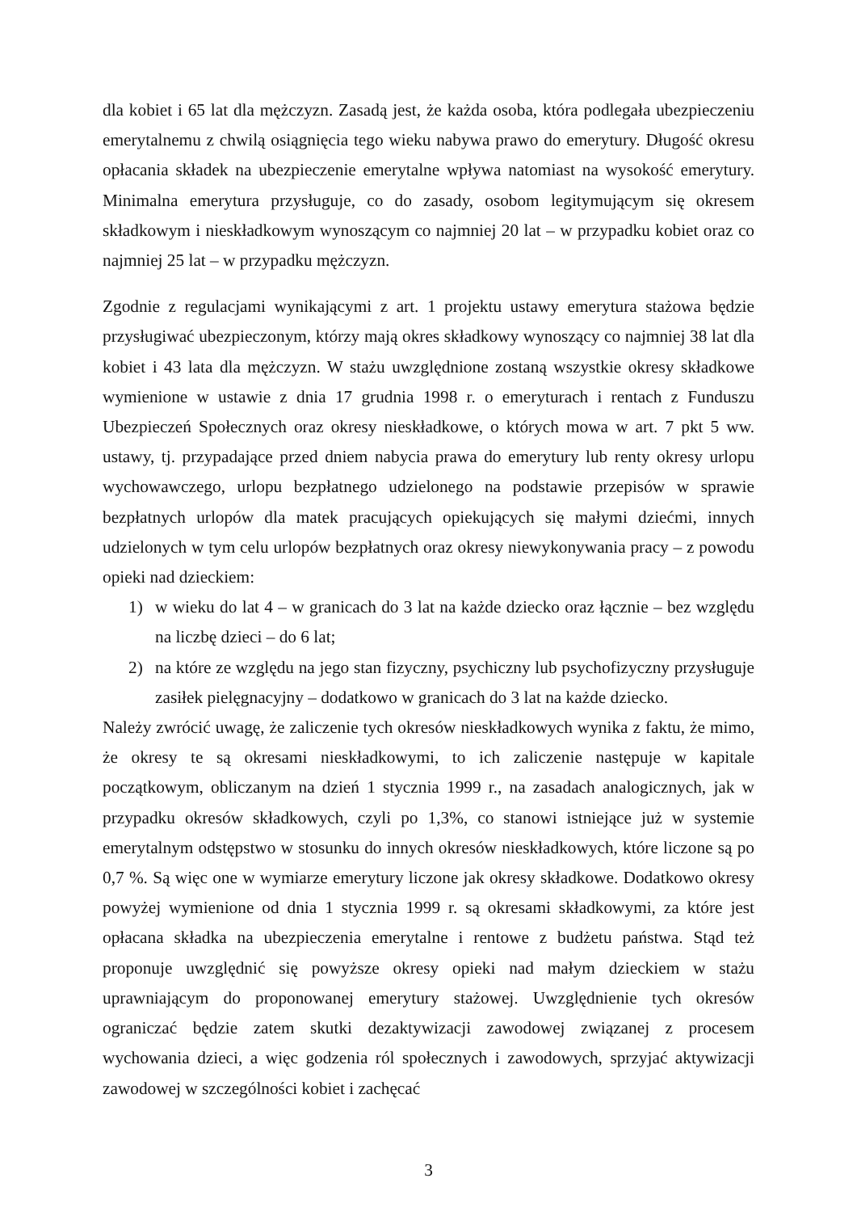dla kobiet i 65 lat dla mężczyzn. Zasadą jest, że każda osoba, która podlegała ubezpieczeniu emerytalnemu z chwilą osiągnięcia tego wieku nabywa prawo do emerytury. Długość okresu opłacania składek na ubezpieczenie emerytalne wpływa natomiast na wysokość emerytury. Minimalna emerytura przysługuje, co do zasady, osobom legitymującym się okresem składkowym i nieskładkowym wynoszącym co najmniej 20 lat – w przypadku kobiet oraz co najmniej 25 lat – w przypadku mężczyzn.
Zgodnie z regulacjami wynikającymi z art. 1 projektu ustawy emerytura stażowa będzie przysługiwać ubezpieczonym, którzy mają okres składkowy wynoszący co najmniej 38 lat dla kobiet i 43 lata dla mężczyzn. W stażu uwzględnione zostaną wszystkie okresy składkowe wymienione w ustawie z dnia 17 grudnia 1998 r. o emeryturach i rentach z Funduszu Ubezpieczeń Społecznych oraz okresy nieskładkowe, o których mowa w art. 7 pkt 5 ww. ustawy, tj. przypadające przed dniem nabycia prawa do emerytury lub renty okresy urlopu wychowawczego, urlopu bezpłatnego udzielonego na podstawie przepisów w sprawie bezpłatnych urlopów dla matek pracujących opiekujących się małymi dziećmi, innych udzielonych w tym celu urlopów bezpłatnych oraz okresy niewykonywania pracy – z powodu opieki nad dzieckiem:
1) w wieku do lat 4 – w granicach do 3 lat na każde dziecko oraz łącznie – bez względu na liczbę dzieci – do 6 lat;
2) na które ze względu na jego stan fizyczny, psychiczny lub psychofizyczny przysługuje zasiłek pielęgnacyjny – dodatkowo w granicach do 3 lat na każde dziecko.
Należy zwrócić uwagę, że zaliczenie tych okresów nieskładkowych wynika z faktu, że mimo, że okresy te są okresami nieskładkowymi, to ich zaliczenie następuje w kapitale początkowym, obliczanym na dzień 1 stycznia 1999 r., na zasadach analogicznych, jak w przypadku okresów składkowych, czyli po 1,3%, co stanowi istniejące już w systemie emerytalnym odstępstwo w stosunku do innych okresów nieskładkowych, które liczone są po 0,7 %. Są więc one w wymiarze emerytury liczone jak okresy składkowe. Dodatkowo okresy powyżej wymienione od dnia 1 stycznia 1999 r. są okresami składkowymi, za które jest opłacana składka na ubezpieczenia emerytalne i rentowe z budżetu państwa. Stąd też proponuje uwzględnić się powyższe okresy opieki nad małym dzieckiem w stażu uprawniającym do proponowanej emerytury stażowej. Uwzględnienie tych okresów ograniczać będzie zatem skutki dezaktywizacji zawodowej związanej z procesem wychowania dzieci, a więc godzenia ról społecznych i zawodowych, sprzyjać aktywizacji zawodowej w szczególności kobiet i zachęcać
3